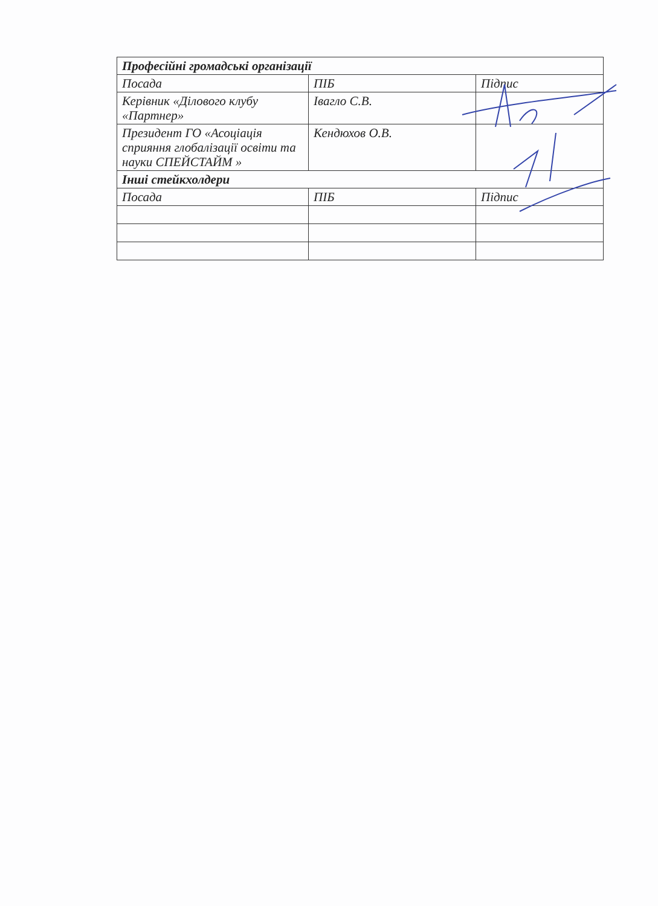| Професійні громадські організації | | |
| --- | --- | --- |
| Посада | ПІБ | Підпис |
| Керівник «Ділового клубу «Партнер» | Івагло С.В. | |
| Президент ГО «Асоціація сприяння глобалізації освіти та науки СПЕЙСТАЙМ » | Кендюхов О.В. | |
| Інші стейкхолдери | | |
| Посада | ПІБ | Підпис |